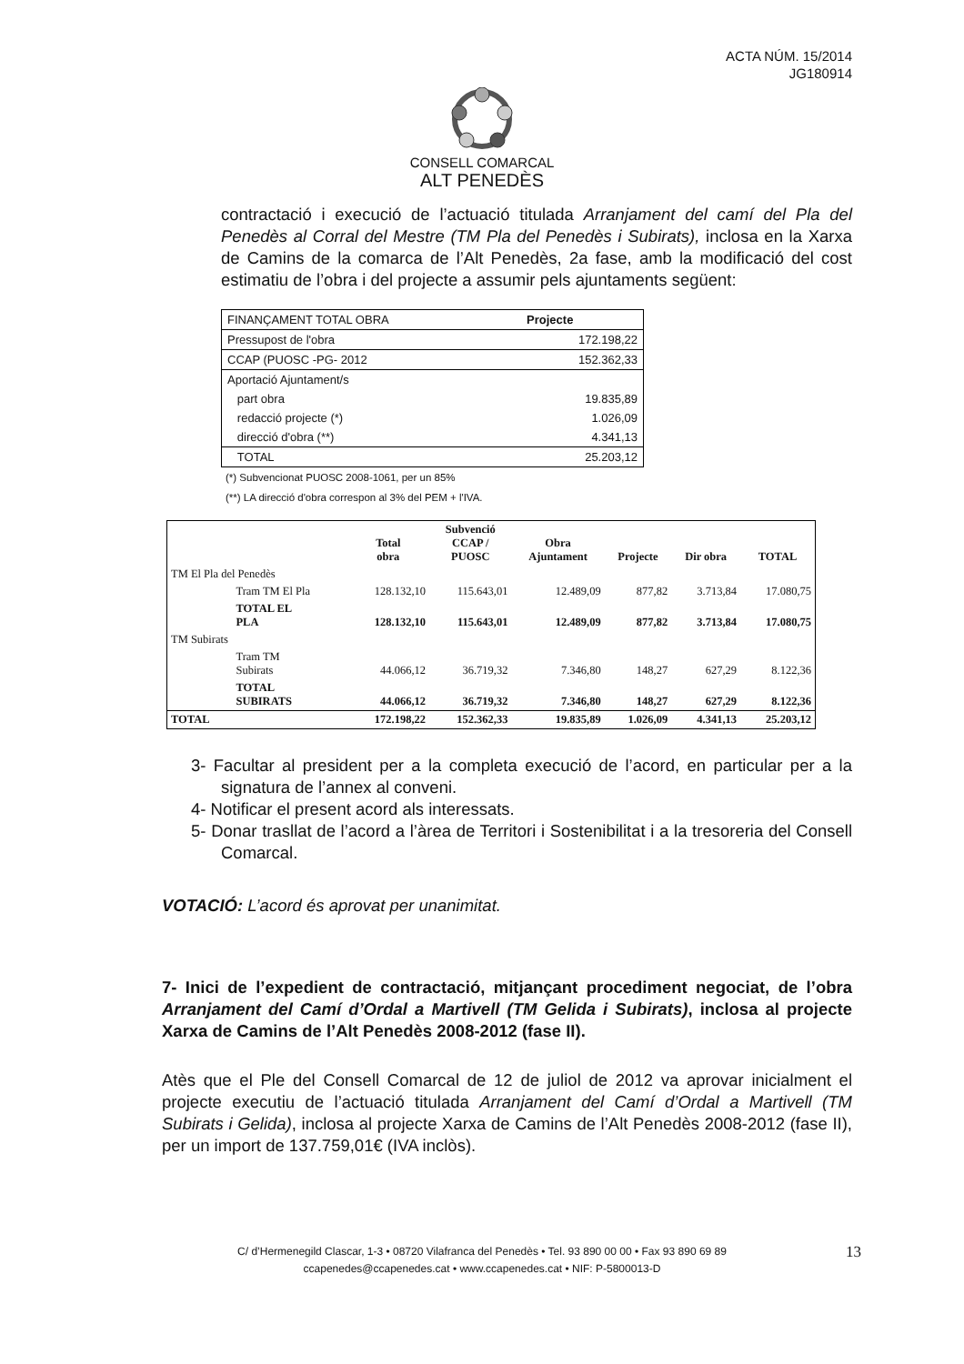ACTA NÚM. 15/2014
JG180914
CONSELL COMARCAL
ALT PENEDÈS
contractació i execució de l’actuació titulada Arranjament del camí del Pla del Penedès al Corral del Mestre (TM Pla del Penedès i Subirats), inclosa en la Xarxa de Camins de la comarca de l’Alt Penedès, 2a fase, amb la modificació del cost estimatiu de l’obra i del projecte a assumir pels ajuntaments següent:
| FINANÇAMENT TOTAL OBRA | Projecte |
| Pressupost de l'obra | 172.198,22 |
| CCAP (PUOSC -PG- 2012 | 152.362,33 |
| Aportació Ajuntament/s | |
| part obra | 19.835,89 |
| redacció projecte (*) | 1.026,09 |
| direcció d'obra (**) | 4.341,13 |
| TOTAL | 25.203,12 |
(*) Subvencionat PUOSC 2008-1061, per un 85%
(**) LA direcció d'obra correspon al 3% del PEM + l'IVA.
| | | Total obra | Subvenció CCAP / PUOSC | Obra Ajuntament | Projecte | Dir obra | TOTAL |
| --- | --- | --- | --- | --- | --- | --- | --- |
| TM El Pla del Penedès | | | | | | | |
| | Tram TM El Pla | 128.132,10 | 115.643,01 | 12.489,09 | 877,82 | 3.713,84 | 17.080,75 |
| | TOTAL EL PLA | 128.132,10 | 115.643,01 | 12.489,09 | 877,82 | 3.713,84 | 17.080,75 |
| TM Subirats | | | | | | | |
| | Tram TM Subirats | 44.066,12 | 36.719,32 | 7.346,80 | 148,27 | 627,29 | 8.122,36 |
| | TOTAL SUBIRATS | 44.066,12 | 36.719,32 | 7.346,80 | 148,27 | 627,29 | 8.122,36 |
| TOTAL | | 172.198,22 | 152.362,33 | 19.835,89 | 1.026,09 | 4.341,13 | 25.203,12 |
3- Facultar al president per a la completa execució de l’acord, en particular per a la signatura de l’annex al conveni.
4- Notificar el present acord als interessats.
5- Donar trasllat de l’acord a l’àrea de Territori i Sostenibilitat i a la tresoreria del Consell Comarcal.
VOTACIÓ: L’acord és aprovat per unanimitat.
7- Inici de l’expedient de contractació, mitjançant procediment negociat, de l’obra Arranjament del Camí d’Ordal a Martivell (TM Gelida i Subirats), inclosa al projecte Xarxa de Camins de l’Alt Penedès 2008-2012 (fase II).
Atès que el Ple del Consell Comarcal de 12 de juliol de 2012 va aprovar inicialment el projecte executiu de l’actuació titulada Arranjament del Camí d’Ordal a Martivell (TM Subirats i Gelida), inclosa al projecte Xarxa de Camins de l’Alt Penedès 2008-2012 (fase II), per un import de 137.759,01€ (IVA inclòs).
C/ d’Hermenegild Clascar, 1-3 • 08720 Vilafranca del Penedès • Tel. 93 890 00 00 • Fax 93 890 69 89
ccapenedes@ccapenedes.cat • www.ccapenedes.cat • NIF: P-5800013-D
13